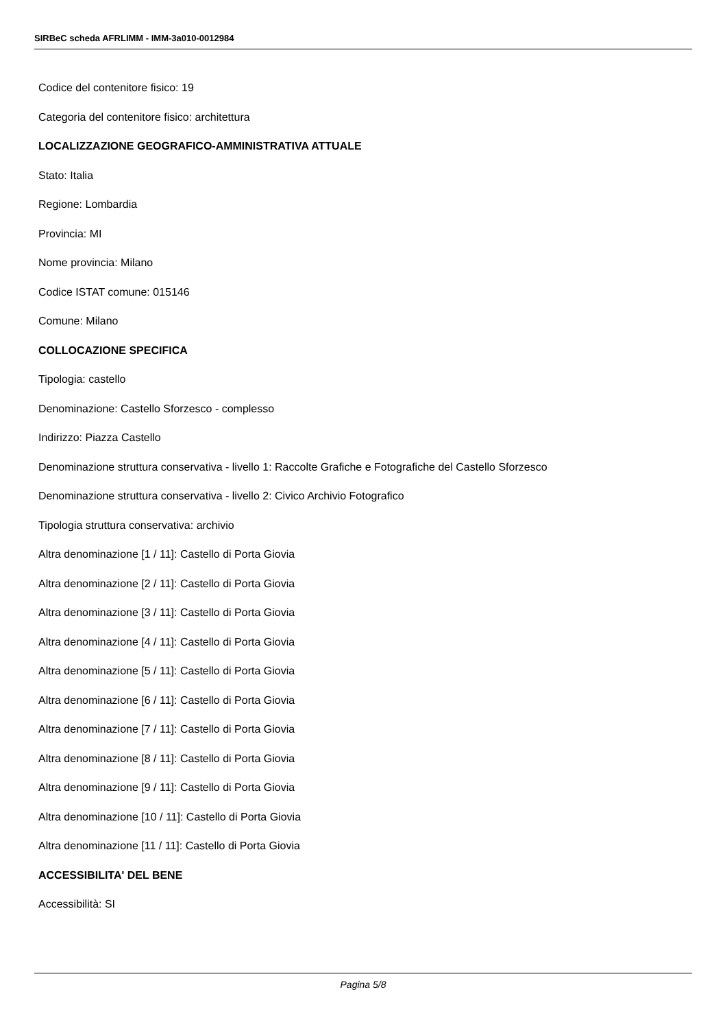SIRBeC scheda AFRLIMM - IMM-3a010-0012984
Codice del contenitore fisico: 19
Categoria del contenitore fisico: architettura
LOCALIZZAZIONE GEOGRAFICO-AMMINISTRATIVA ATTUALE
Stato: Italia
Regione: Lombardia
Provincia: MI
Nome provincia: Milano
Codice ISTAT comune: 015146
Comune: Milano
COLLOCAZIONE SPECIFICA
Tipologia: castello
Denominazione: Castello Sforzesco - complesso
Indirizzo: Piazza Castello
Denominazione struttura conservativa - livello 1: Raccolte Grafiche e Fotografiche del Castello Sforzesco
Denominazione struttura conservativa - livello 2: Civico Archivio Fotografico
Tipologia struttura conservativa: archivio
Altra denominazione [1 / 11]: Castello di Porta Giovia
Altra denominazione [2 / 11]: Castello di Porta Giovia
Altra denominazione [3 / 11]: Castello di Porta Giovia
Altra denominazione [4 / 11]: Castello di Porta Giovia
Altra denominazione [5 / 11]: Castello di Porta Giovia
Altra denominazione [6 / 11]: Castello di Porta Giovia
Altra denominazione [7 / 11]: Castello di Porta Giovia
Altra denominazione [8 / 11]: Castello di Porta Giovia
Altra denominazione [9 / 11]: Castello di Porta Giovia
Altra denominazione [10 / 11]: Castello di Porta Giovia
Altra denominazione [11 / 11]: Castello di Porta Giovia
ACCESSIBILITA' DEL BENE
Accessibilità: SI
Pagina 5/8